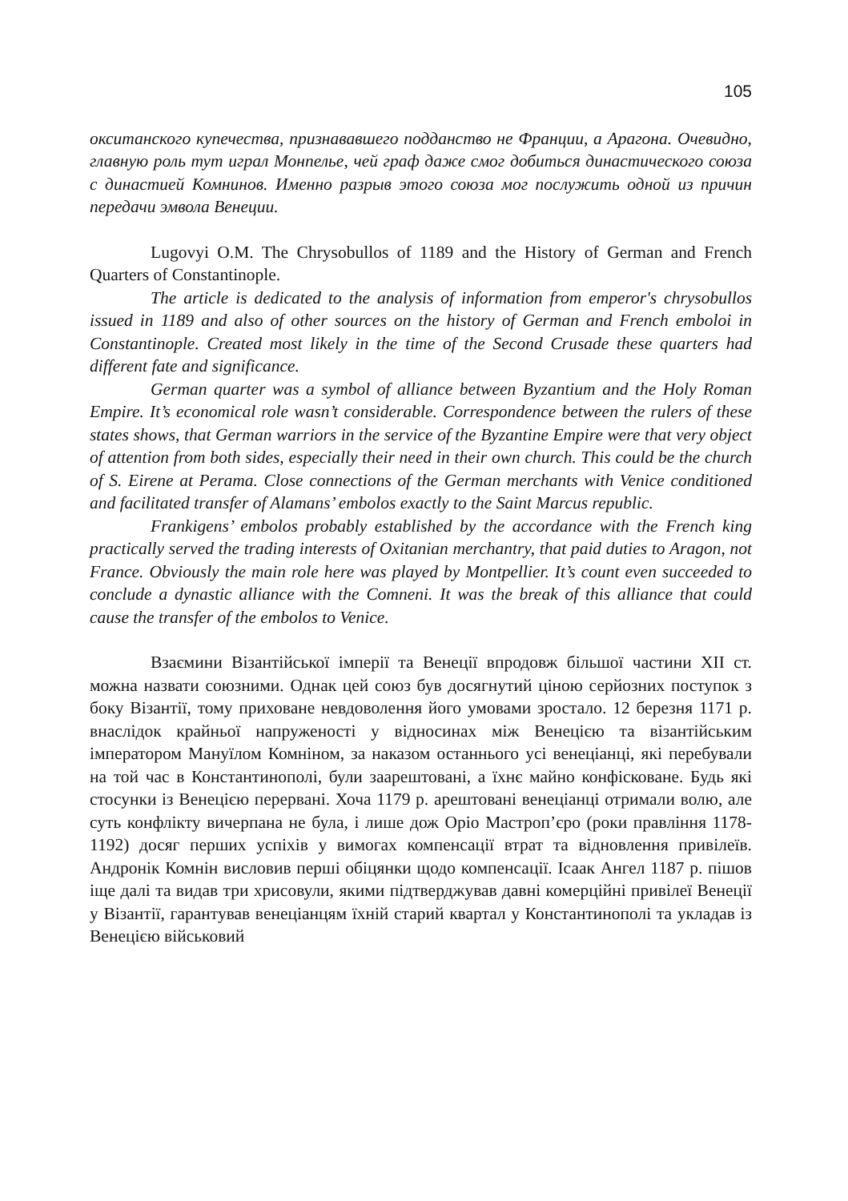105
окситанского купечества, признававшего подданство не Франции, а Арагона. Очевидно, главную роль тут играл Монпелье, чей граф даже смог добиться династического союза с династией Комнинов. Именно разрыв этого союза мог послужить одной из причин передачи эмвола Венеции.
Lugovyi O.M. The Chrysobullos of 1189 and the History of German and French Quarters of Constantinople.
The article is dedicated to the analysis of information from emperor's chrysobullos issued in 1189 and also of other sources on the history of German and French emboloi in Constantinople. Created most likely in the time of the Second Crusade these quarters had different fate and significance.
German quarter was a symbol of alliance between Byzantium and the Holy Roman Empire. It’s economical role wasn’t considerable. Correspondence between the rulers of these states shows, that German warriors in the service of the Byzantine Empire were that very object of attention from both sides, especially their need in their own church. This could be the church of S. Eirene at Perama. Close connections of the German merchants with Venice conditioned and facilitated transfer of Alamans’ embolos exactly to the Saint Marcus republic.
Frankigens’ embolos probably established by the accordance with the French king practically served the trading interests of Oxitanian merchantry, that paid duties to Aragon, not France. Obviously the main role here was played by Montpellier. It’s count even succeeded to conclude a dynastic alliance with the Comneni. It was the break of this alliance that could cause the transfer of the embolos to Venice.
Взаємини Візантійської імперії та Венеції впродовж більшої частини XII ст. можна назвати союзними. Однак цей союз був досягнутий ціною серйозних поступок з боку Візантії, тому приховане невдоволення його умовами зростало. 12 березня 1171 р. внаслідок крайньої напруженості у відносинах між Венецією та візантійським імператором Мануїлом Комніном, за наказом останнього усі венеціанці, які перебували на той час в Константинополі, були заарештовані, а їхнє майно конфісковане. Будь які стосунки із Венецією перервані. Хоча 1179 р. арештовані венеціанці отримали волю, але суть конфлікту вичерпана не була, і лише дож Оріо Мастроп’єро (роки правління 1178-1192) досяг перших успіхів у вимогах компенсації втрат та відновлення привілеїв. Андронік Комнін висловив перші обіцянки щодо компенсації. Ісаак Ангел 1187 р. пішов іще далі та видав три хрисовули, якими підтверджував давні комерційні привілеї Венеції у Візантії, гарантував венеціанцям їхній старий квартал у Константинополі та укладав із Венецією військовий